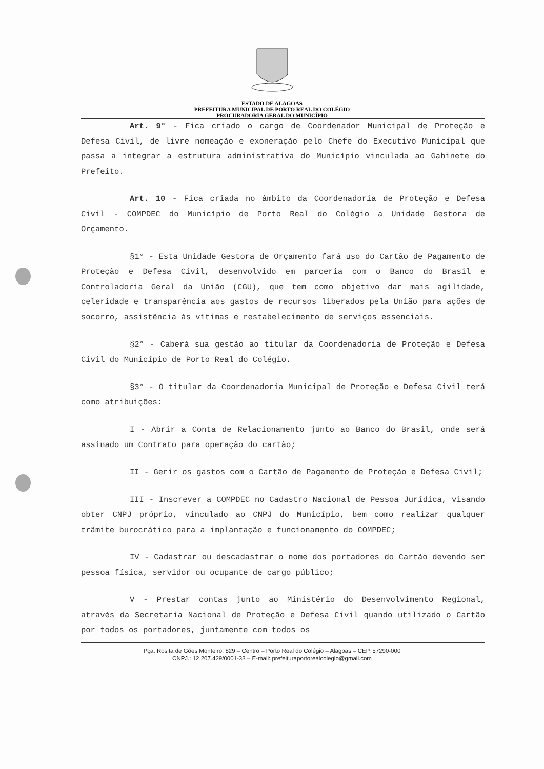ESTADO DE ALAGOAS
PREFEITURA MUNICIPAL DE PORTO REAL DO COLÉGIO
PROCURADORIA GERAL DO MUNICÍPIO
Art. 9° - Fica criado o cargo de Coordenador Municipal de Proteção e Defesa Civil, de livre nomeação e exoneração pelo Chefe do Executivo Municipal que passa a integrar a estrutura administrativa do Município vinculada ao Gabinete do Prefeito.
Art. 10 - Fica criada no âmbito da Coordenadoria de Proteção e Defesa Civil - COMPDEC do Município de Porto Real do Colégio a Unidade Gestora de Orçamento.
§1° - Esta Unidade Gestora de Orçamento fará uso do Cartão de Pagamento de Proteção e Defesa Civil, desenvolvido em parceria com o Banco do Brasil e Controladoria Geral da União (CGU), que tem como objetivo dar mais agilidade, celeridade e transparência aos gastos de recursos liberados pela União para ações de socorro, assistência às vítimas e restabelecimento de serviços essenciais.
§2° - Caberá sua gestão ao titular da Coordenadoria de Proteção e Defesa Civil do Município de Porto Real do Colégio.
§3° - O titular da Coordenadoria Municipal de Proteção e Defesa Civil terá como atribuições:
I - Abrir a Conta de Relacionamento junto ao Banco do Brasil, onde será assinado um Contrato para operação do cartão;
II - Gerir os gastos com o Cartão de Pagamento de Proteção e Defesa Civil;
III - Inscrever a COMPDEC no Cadastro Nacional de Pessoa Jurídica, visando obter CNPJ próprio, vinculado ao CNPJ do Município, bem como realizar qualquer trâmite burocrático para a implantação e funcionamento do COMPDEC;
IV - Cadastrar ou descadastrar o nome dos portadores do Cartão devendo ser pessoa física, servidor ou ocupante de cargo público;
V - Prestar contas junto ao Ministério do Desenvolvimento Regional, através da Secretaria Nacional de Proteção e Defesa Civil quando utilizado o Cartão por todos os portadores, juntamente com todos os
Pça. Rosita de Góes Monteiro, 829 – Centro – Porto Real do Colégio – Alagoas – CEP. 57290-000
CNPJ.: 12.207.429/0001-33 – E-mail: prefeituraportorealcolegio@gmail.com